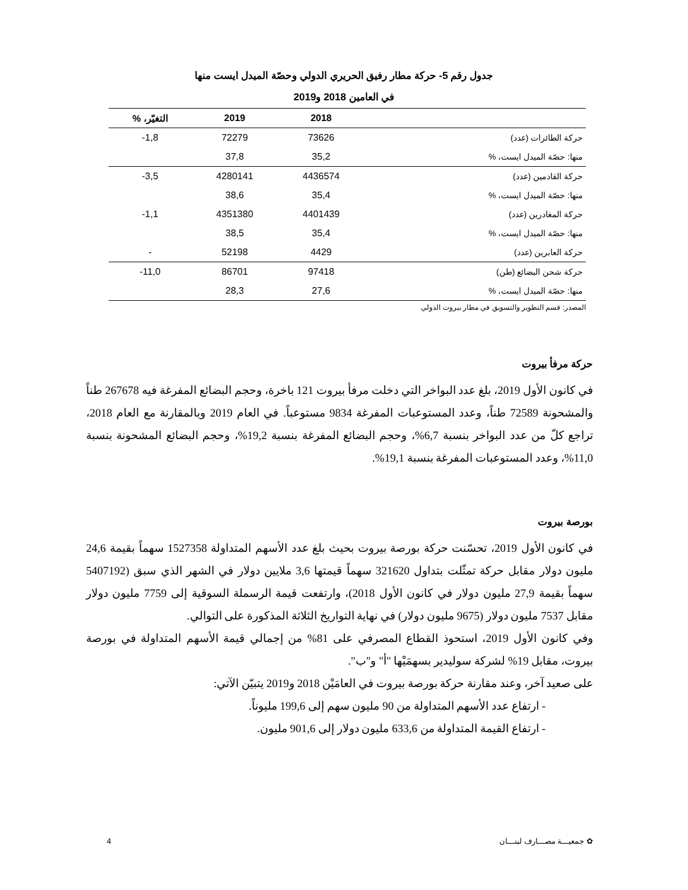جدول رقم 5- حركة مطار رفيق الحريري الدولي وحصّة الميدل ايست منها
في العامين 2018 و2019
| | 2018 | 2019 | التغيّر، % |
| --- | --- | --- | --- |
| حركة الطائرات (عدد) | 73626 | 72279 | 1,8- |
| منها: حصّة الميدل ايست، % | 35,2 | 37,8 | |
| حركة القادمين (عدد) | 4436574 | 4280141 | 3,5- |
| منها: حصّة الميدل ايست، % | 35,4 | 38,6 | |
| حركة المغادرين (عدد) | 4401439 | 4351380 | 1,1- |
| منها: حصّة الميدل ايست، % | 35,4 | 38,5 | |
| حركة العابرين (عدد) | 4429 | 52198 | - |
| حركة شحن البضائع (طن) | 97418 | 86701 | 11,0- |
| منها: حصّة الميدل ايست، % | 27,6 | 28,3 | |
المصدر: قسم التطوير والتسويق في مطار بيروت الدولي
حركة مرفأ بيروت
في كانون الأول 2019، بلغ عدد البواخر التي دخلت مرفأ بيروت 121 باخرة، وحجم البضائع المفرغة فيه 267678 طناً والمشحونة 72589 طناً، وعدد المستوعبات المفرغة 9834 مستوعباً. في العام 2019 وبالمقارنة مع العام 2018، تراجع كلّ من عدد البواخر بنسبة 6,7%، وحجم البضائع المفرغة بنسبة 19,2%، وحجم البضائع المشحونة بنسبة 11,0%، وعدد المستوعبات المفرغة بنسبة 19,1%.
بورصة بيروت
في كانون الأول 2019، تحسّنت حركة بورصة بيروت بحيث بلغ عدد الأسهم المتداولة 1527358 سهماً بقيمة 24,6 مليون دولار مقابل حركة تمثّلت بتداول 321620 سهماً قيمتها 3,6 ملايين دولار في الشهر الذي سبق (5407192 سهماً بقيمة 27,9 مليون دولار في كانون الأول 2018)، وارتفعت قيمة الرسملة السوقية إلى 7759 مليون دولار مقابل 7537 مليون دولار (9675 مليون دولار) في نهاية التواريخ الثلاثة المذكورة على التوالي.
وفي كانون الأول 2019، استحوذ القطاع المصرفي على 81% من إجمالي قيمة الأسهم المتداولة في بورصة بيروت، مقابل 19% لشركة سوليدير بسهمَيْها "أ" و"ب".
على صعيد آخر، وعند مقارنة حركة بورصة بيروت في العامَيْن 2018 و2019 يتبيّن الآتي:
- ارتفاع عدد الأسهم المتداولة من 90 مليون سهم إلى 199,6 مليوناً.
- ارتفاع القيمة المتداولة من 633,6 مليون دولار إلى 901,6 مليون.
✿ جمعيـــة مصـــارف لبنـــان 4